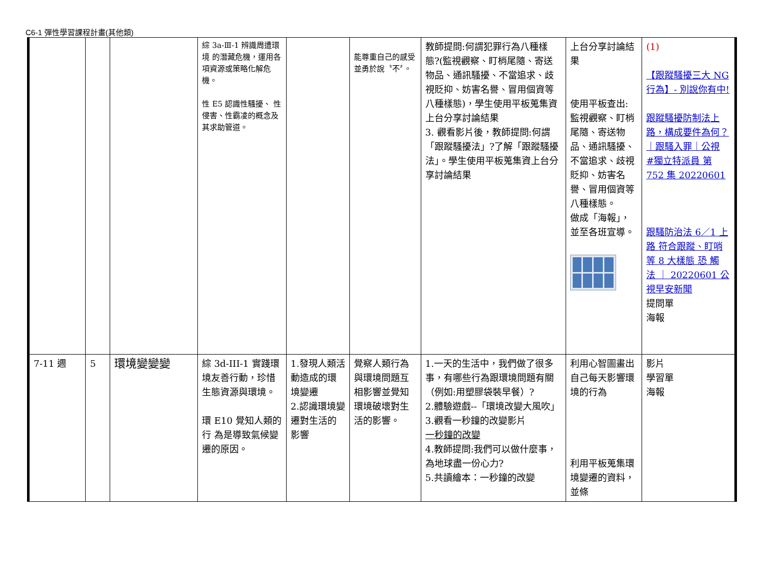C6-1 彈性學習課程計畫(其他類)
| | | | 綜 3a-Ⅲ-1 辨識周遭環境 的潛藏危機，運用各項資源或策略化解危機。 性 E5 認識性騷擾、 性侵害、性霸凌的概念及其求助管道。 | | 能尊重自己的感受 並勇於說〝不〞。 | 教師提問:何謂犯罪行為八種樣態?(監視觀察、盯梢尾隨、寄送物品、通訊騷擾、不當追求、歧視貶抑、妨害名譽、冒用個資等八種樣態)，學生使用平板蒐集資上台分享討論結果 3. 觀看影片後，教師提問:何謂「跟蹤騷擾法」?了解「跟蹤騷擾法」。學生使用平板蒐集資上台分享討論結果 | 上台分享討論結果 使用平板查出: 監視觀察、盯梢尾隨、寄送物品、通訊騷擾、不當追求、歧視貶抑、妨害名譽、冒用個資等八種樣態。 做成「海報」，並至各班宣導。 | (1) 【跟蹤騷擾三大 NG 行為】- 別說你有中! 跟蹤騷擾防制法上路，構成要件為何？｜跟騷入罪｜公視 #獨立特派員 第 752 集 20220601 跟騷防治法 6／1 上路 符合跟蹤、盯哨等 8 大樣態 恐 觸 法 ｜ 20220601 公視早安新聞 提問單 海報 |
| 7-11 週 | 5 | 環境變變變 | 綜 3d-III-1 實踐環境友善行動，珍惜生態資源與環境。 環 E10 覺知人類的行 為是導致氣候變遷的原因。 | 1.發現人類活動造成的環境變遷 2.認識環境變遷對生活的影響 | 覺察人類行為與環境問題互相影響並覺知環境破壞對生活的影響。 | 1.一天的生活中，我們做了很多事，有哪些行為跟環境問題有關（例如:用塑膠袋裝早餐）? 2.體驗遊戲--「環境改變大風吹」 3.觀看一秒鐘的改變影片 一秒鐘的改變 4.教師提問:我們可以做什麼事，為地球盡一份心力? 5.共讀繪本：一秒鐘的改變 | 利用心智圖畫出自己每天影響環境的行為 利用平板蒐集環境變遷的資料，並條 | 影片 學習單 海報 |